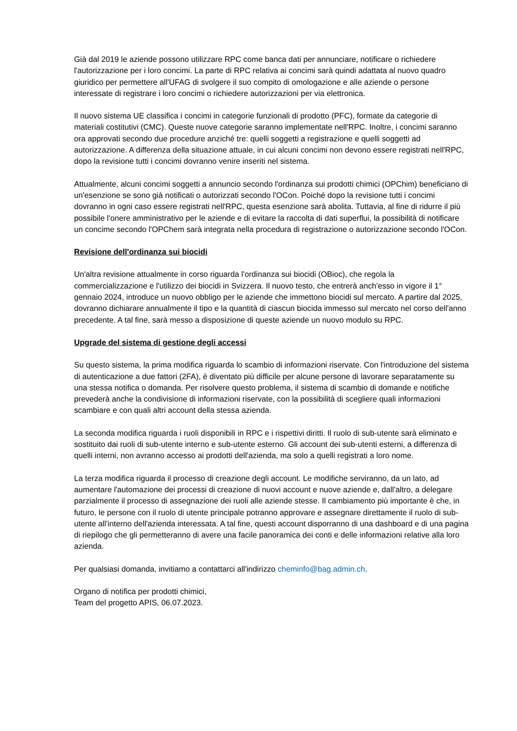Già dal 2019 le aziende possono utilizzare RPC come banca dati per annunciare, notificare o richiedere l'autorizzazione per i loro concimi. La parte di RPC relativa ai concimi sarà quindi adattata al nuovo quadro giuridico per permettere all'UFAG di svolgere il suo compito di omologazione e alle aziende o persone interessate di registrare i loro concimi o richiedere autorizzazioni per via elettronica.
Il nuovo sistema UE classifica i concimi in categorie funzionali di prodotto (PFC), formate da categorie di materiali costitutivi (CMC). Queste nuove categorie saranno implementate nell'RPC. Inoltre, i concimi saranno ora approvati secondo due procedure anziché tre: quelli soggetti a registrazione e quelli soggetti ad autorizzazione. A differenza della situazione attuale, in cui alcuni concimi non devono essere registrati nell'RPC, dopo la revisione tutti i concimi dovranno venire inseriti nel sistema.
Attualmente, alcuni concimi soggetti a annuncio secondo l'ordinanza sui prodotti chimici (OPChim) beneficiano di un'esenzione se sono già notificati o autorizzati secondo l'OCon. Poiché dopo la revisione tutti i concimi dovranno in ogni caso essere registrati nell'RPC, questa esenzione sarà abolita. Tuttavia, al fine di ridurre il più possibile l'onere amministrativo per le aziende e di evitare la raccolta di dati superflui, la possibilità di notificare un concime secondo l'OPChem sarà integrata nella procedura di registrazione o autorizzazione secondo l'OCon.
Revisione dell'ordinanza sui biocidi
Un'altra revisione attualmente in corso riguarda l'ordinanza sui biocidi (OBioc), che regola la commercializzazione e l'utilizzo dei biocidi in Svizzera. Il nuovo testo, che entrerà anch'esso in vigore il 1° gennaio 2024, introduce un nuovo obbligo per le aziende che immettono biocidi sul mercato. A partire dal 2025, dovranno dichiarare annualmente il tipo e la quantità di ciascun biocida immesso sul mercato nel corso dell'anno precedente. A tal fine, sarà messo a disposizione di queste aziende un nuovo modulo su RPC.
Upgrade del sistema di gestione degli accessi
Su questo sistema, la prima modifica riguarda lo scambio di informazioni riservate. Con l'introduzione del sistema di autenticazione a due fattori (2FA), è diventato più difficile per alcune persone di lavorare separatamente su una stessa notifica o domanda. Per risolvere questo problema, il sistema di scambio di domande e notifiche prevederà anche la condivisione di informazioni riservate, con la possibilità di scegliere quali informazioni scambiare e con quali altri account della stessa azienda.
La seconda modifica riguarda i ruoli disponibili in RPC e i rispettivi diritti. Il ruolo di sub-utente sarà eliminato e sostituito dai ruoli di sub-utente interno e sub-utente esterno. Gli account dei sub-utenti esterni, a differenza di quelli interni, non avranno accesso ai prodotti dell'azienda, ma solo a quelli registrati a loro nome.
La terza modifica riguarda il processo di creazione degli account. Le modifiche serviranno, da un lato, ad aumentare l'automazione dei processi di creazione di nuovi account e nuove aziende e, dall'altro, a delegare parzialmente il processo di assegnazione dei ruoli alle aziende stesse. Il cambiamento più importante è che, in futuro, le persone con il ruolo di utente principale potranno approvare e assegnare direttamente il ruolo di sub-utente all'interno dell'azienda interessata. A tal fine, questi account disporranno di una dashboard e di una pagina di riepilogo che gli permetteranno di avere una facile panoramica dei conti e delle informazioni relative alla loro azienda.
Per qualsiasi domanda, invitiamo a contattarci all'indirizzo cheminfo@bag.admin.ch.
Organo di notifica per prodotti chimici,
Team del progetto APIS, 06.07.2023.